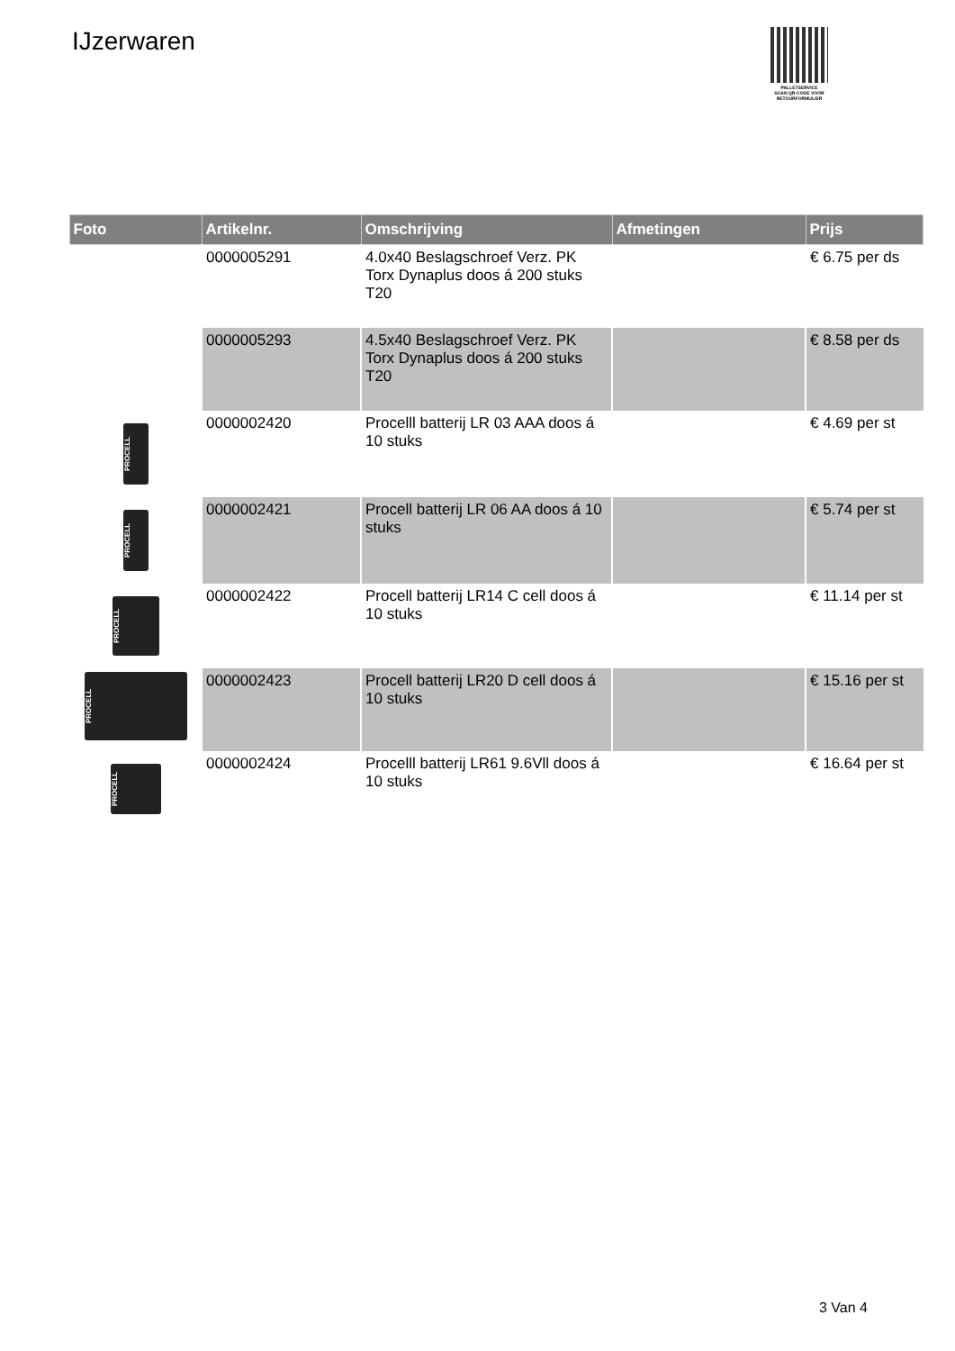IJzerwaren
PALLETSERVICE
SCAN QR-CODE VOOR RETOURFORMULIER
| Foto | Artikelnr. | Omschrijving | Afmetingen | Prijs |
| --- | --- | --- | --- | --- |
| | 0000005291 | 4.0x40 Beslagschroef Verz. PK Torx Dynaplus doos á 200 stuks T20 | | € 6.75 per ds |
| | 0000005293 | 4.5x40 Beslagschroef Verz. PK Torx Dynaplus doos á 200 stuks T20 | | € 8.58 per ds |
| PROCELL | 0000002420 | Procelll batterij LR 03 AAA doos á 10 stuks | | € 4.69 per st |
| PROCELL | 0000002421 | Procell batterij LR 06 AA doos á 10 stuks | | € 5.74 per st |
| PROCELL | 0000002422 | Procell batterij LR14 C cell doos á 10 stuks | | € 11.14 per st |
| PROCELL | 0000002423 | Procell batterij LR20 D cell doos á 10 stuks | | € 15.16 per st |
| PROCELL | 0000002424 | Procelll batterij LR61 9.6Vll doos á 10 stuks | | € 16.64 per st |
3 Van 4